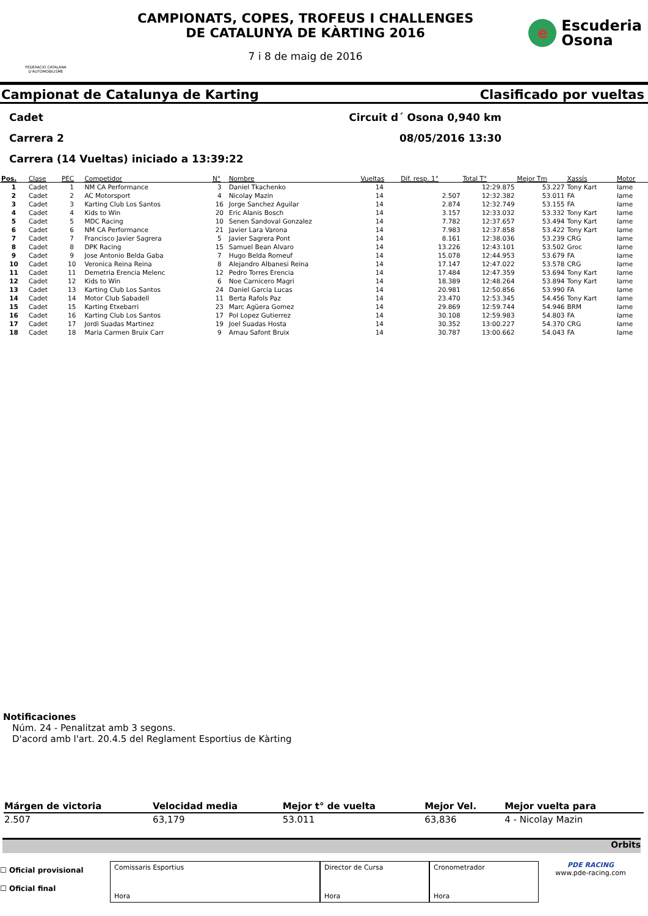FEDERACIO CATALANA D'AUTOMOBILISME
CAMPIONATS, COPES, TROFEUS I CHALLENGES
DE CATALUNYA DE KÀRTING 2016
7 i 8 de maig de 2016
e
Escuderia
Osona
Campionat de Catalunya de Karting Clasificado por vueltas
Cadet Circuit d´ Osona 0,940 km
Carrera 2 08/05/2016 13:30
Carrera (14 Vueltas) iniciado a 13:39:22
| Pos. | Clase | PEC | Competidor | N° | Nombre | Vueltas | Dif. resp. 1° | Total T° | Mejor Tm | Xassís | Motor |
| --- | --- | --- | --- | --- | --- | --- | --- | --- | --- | --- | --- |
| 1 | Cadet | 1 | NM CA Performance | 3 | Daniel Tkachenko | 14 | | 12:29.875 | 53.227 | Tony Kart | Iame |
| 2 | Cadet | 2 | AC Motorsport | 4 | Nicolay Mazin | 14 | 2.507 | 12:32.382 | 53.011 | FA | Iame |
| 3 | Cadet | 3 | Karting Club Los Santos | 16 | Jorge Sanchez Aguilar | 14 | 2.874 | 12:32.749 | 53.155 | FA | Iame |
| 4 | Cadet | 4 | Kids to Win | 20 | Eric Alanis Bosch | 14 | 3.157 | 12:33.032 | 53.332 | Tony Kart | Iame |
| 5 | Cadet | 5 | MDC Racing | 10 | Senen Sandoval Gonzalez | 14 | 7.782 | 12:37.657 | 53.494 | Tony Kart | Iame |
| 6 | Cadet | 6 | NM CA Performance | 21 | Javier Lara Varona | 14 | 7.983 | 12:37.858 | 53.422 | Tony Kart | Iame |
| 7 | Cadet | 7 | Francisco Javier Sagrera | 5 | Javier Sagrera Pont | 14 | 8.161 | 12:38.036 | 53.239 | CRG | Iame |
| 8 | Cadet | 8 | DPK Racing | 15 | Samuel Bean Alvaro | 14 | 13.226 | 12:43.101 | 53.502 | Groc | Iame |
| 9 | Cadet | 9 | Jose Antonio Belda Gaba | 7 | Hugo Belda Romeuf | 14 | 15.078 | 12:44.953 | 53.679 | FA | Iame |
| 10 | Cadet | 10 | Veronica Reina Reina | 8 | Alejandro Albanesi Reina | 14 | 17.147 | 12:47.022 | 53.578 | CRG | Iame |
| 11 | Cadet | 11 | Demetria Erencia Melenc | 12 | Pedro Torres Erencia | 14 | 17.484 | 12:47.359 | 53.694 | Tony Kart | Iame |
| 12 | Cadet | 12 | Kids to Win | 6 | Noe Carnicero Magri | 14 | 18.389 | 12:48.264 | 53.894 | Tony Kart | Iame |
| 13 | Cadet | 13 | Karting Club Los Santos | 24 | Daniel Garcia Lucas | 14 | 20.981 | 12:50.856 | 53.990 | FA | Iame |
| 14 | Cadet | 14 | Motor Club Sabadell | 11 | Berta Rafols Paz | 14 | 23.470 | 12:53.345 | 54.456 | Tony Kart | Iame |
| 15 | Cadet | 15 | Karting Etxebarri | 23 | Marc Agüera Gomez | 14 | 29.869 | 12:59.744 | 54.946 | BRM | Iame |
| 16 | Cadet | 16 | Karting Club Los Santos | 17 | Pol Lopez Gutierrez | 14 | 30.108 | 12:59.983 | 54.803 | FA | Iame |
| 17 | Cadet | 17 | Jordi Suadas Martinez | 19 | Joel Suadas Hosta | 14 | 30.352 | 13:00.227 | 54.370 | CRG | Iame |
| 18 | Cadet | 18 | Maria Carmen Bruix Carr | 9 | Arnau Safont Bruix | 14 | 30.787 | 13:00.662 | 54.043 | FA | Iame |
Notificaciones
Núm. 24 - Penalitzat amb 3 segons.
D'acord amb l'art. 20.4.5 del Reglament Esportius de Kàrting
| Márgen de victoria | Velocidad media | Mejor t° de vuelta | Mejor Vel. | Mejor vuelta para |
| --- | --- | --- | --- | --- |
| 2.507 | 63,179 | 53.011 | 63,836 | 4 - Nicolay Mazin |
Orbits
☐ Oficial provisional
☐ Oficial final
Comissaris Esportius
Hora
Director de Cursa
Hora
Cronometrador
Hora
PDE RACING
www.pde-racing.com